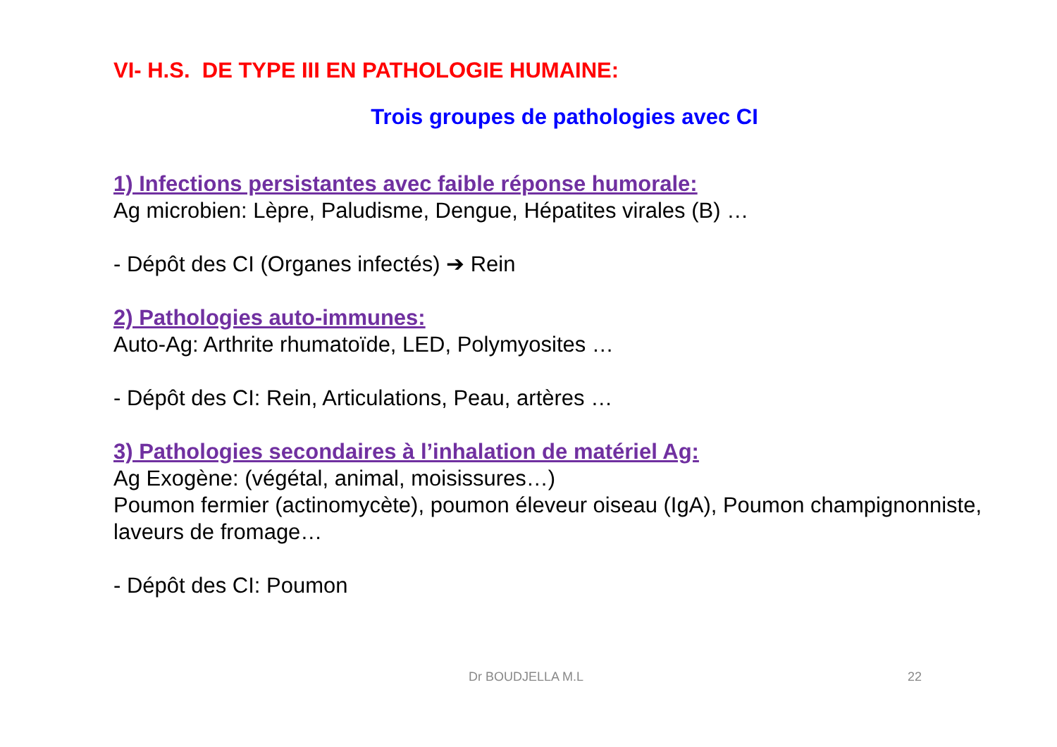VI- H.S. DE TYPE III EN PATHOLOGIE HUMAINE:
Trois groupes de pathologies avec CI
1) Infections persistantes avec faible réponse humorale:
Ag microbien: Lèpre, Paludisme, Dengue, Hépatites virales (B) …
- Dépôt des CI (Organes infectés) ➔ Rein
2) Pathologies auto-immunes:
Auto-Ag: Arthrite rhumatoïde, LED, Polymyosites …
- Dépôt des CI: Rein, Articulations, Peau, artères …
3) Pathologies secondaires à l’inhalation de matériel Ag:
Ag Exogène: (végétal, animal, moisissures…)
Poumon fermier (actinomycète), poumon éleveur oiseau (IgA), Poumon champignonniste, laveurs de fromage…
- Dépôt des CI: Poumon
Dr BOUDJELLA M.L 22